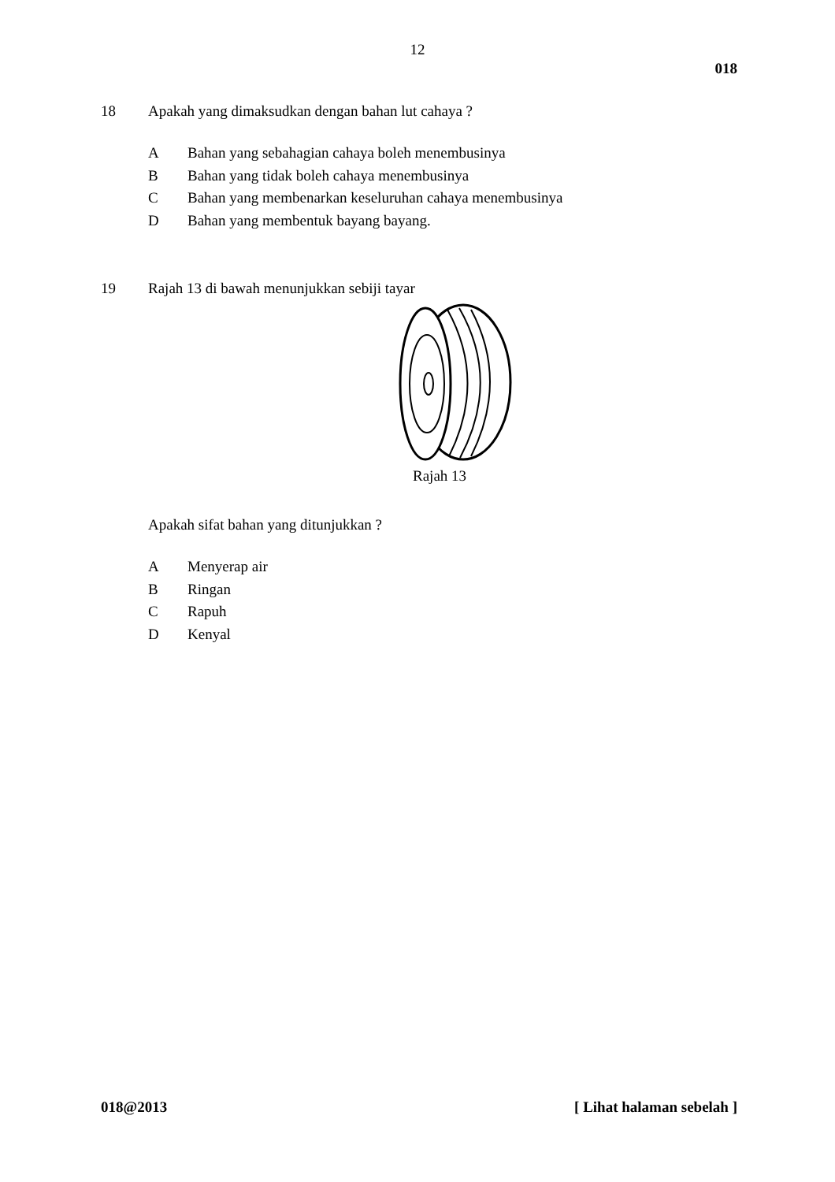12
018
18 Apakah yang dimaksudkan dengan bahan lut cahaya ?
A Bahan yang sebahagian cahaya boleh menembusinya
B Bahan yang tidak boleh cahaya menembusinya
C Bahan yang membenarkan keseluruhan cahaya menembusinya
D Bahan yang membentuk bayang bayang.
19 Rajah 13 di bawah menunjukkan sebiji tayar
Rajah 13
Apakah sifat bahan yang ditunjukkan ?
A Menyerap air
B Ringan
C Rapuh
D Kenyal
018@2013 [ Lihat halaman sebelah ]